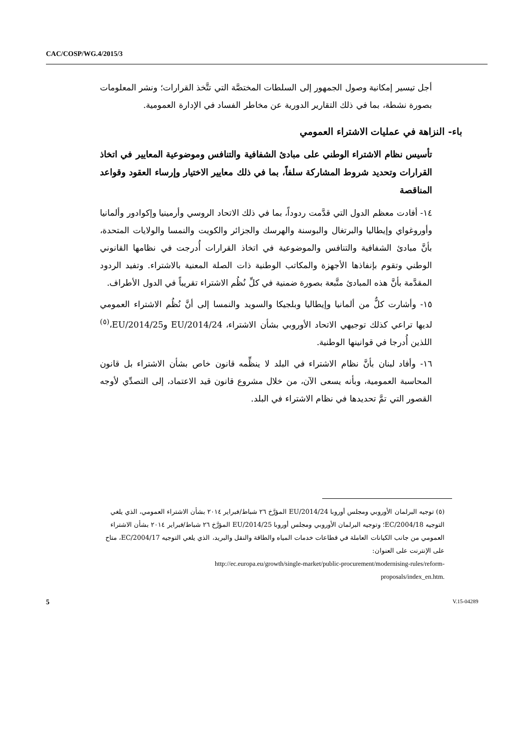CAC/COSP/WG.4/2015/3
أجل تيسير إمكانية وصول الجمهور إلى السلطات المختصَّة التي تتَّخذ القرارات؛ ونشر المعلومات بصورة نشطة، بما في ذلك التقارير الدورية عن مخاطر الفساد في الإدارة العمومية.
باء- النزاهة في عمليات الاشتراء العمومي
تأسيس نظام الاشتراء الوطني على مبادئ الشفافية والتنافس وموضوعية المعايير في اتخاذ القرارات وتحديد شروط المشاركة سلفاً، بما في ذلك معايير الاختيار وإرساء العقود وقواعد المناقصة
١٤- أفادت معظم الدول التي قدَّمت ردوداً، بما في ذلك الاتحاد الروسي وأرمينيا وإكوادور وألمانيا وأوروغواي وإيطاليا والبرتغال والبوسنة والهرسك والجزائر والكويت والنمسا والولايات المتحدة، بأنَّ مبادئ الشفافية والتنافس والموضوعية في اتخاذ القرارات أُدرجت في نظامها القانوني الوطني وتقوم بإنفاذها الأجهزة والمكاتب الوطنية ذات الصلة المعنية بالاشتراء. وتفيد الردود المقدَّمة بأنَّ هذه المبادئ متَّبعة بصورة ضمنية في كلِّ نُظُم الاشتراء تقريباً في الدول الأطراف.
١٥- وأشارت كلٌّ من ألمانيا وإيطاليا وبلجيكا والسويد والنمسا إلى أنَّ نُظُم الاشتراء العمومي لديها تراعي كذلك توجيهي الاتحاد الأوروبي بشأن الاشتراء، 2014/24/EU و2014/25/EU،<sup>(٥)</sup> اللذين أُدرجا في قوانينها الوطنية.
١٦- وأفاد لبنان بأنَّ نظام الاشتراء في البلد لا ينظِّمه قانون خاص بشأن الاشتراء بل قانون المحاسبة العمومية، وبأنه يسعى الآن، من خلال مشروع قانون قيد الاعتماد، إلى التصدِّي لأوجه القصور التي تمَّ تحديدها في نظام الاشتراء في البلد.
(٥) توجيه البرلمان الأوروبي ومجلس أوروبا 2014/24/EU المؤرَّخ ٢٦ شباط/فبراير ٢٠١٤ بشأن الاشتراء العمومي، الذي يلغي التوجيه 2004/18/EC؛ وتوجيه البرلمان الأوروبي ومجلس أوروبا 2014/25/EU المؤرَّخ ٢٦ شباط/فبراير ٢٠١٤ بشأن الاشتراء العمومي من جانب الكيانات العاملة في قطاعات خدمات المياه والطاقة والنقل والبريد، الذي يلغي التوجيه 2004/17/EC، متاح على الإنترنت على العنوان:
http://ec.europa.eu/growth/single-market/public-procurement/modernising-rules/reform-
proposals/index_en.htm.
5 V.15-04289